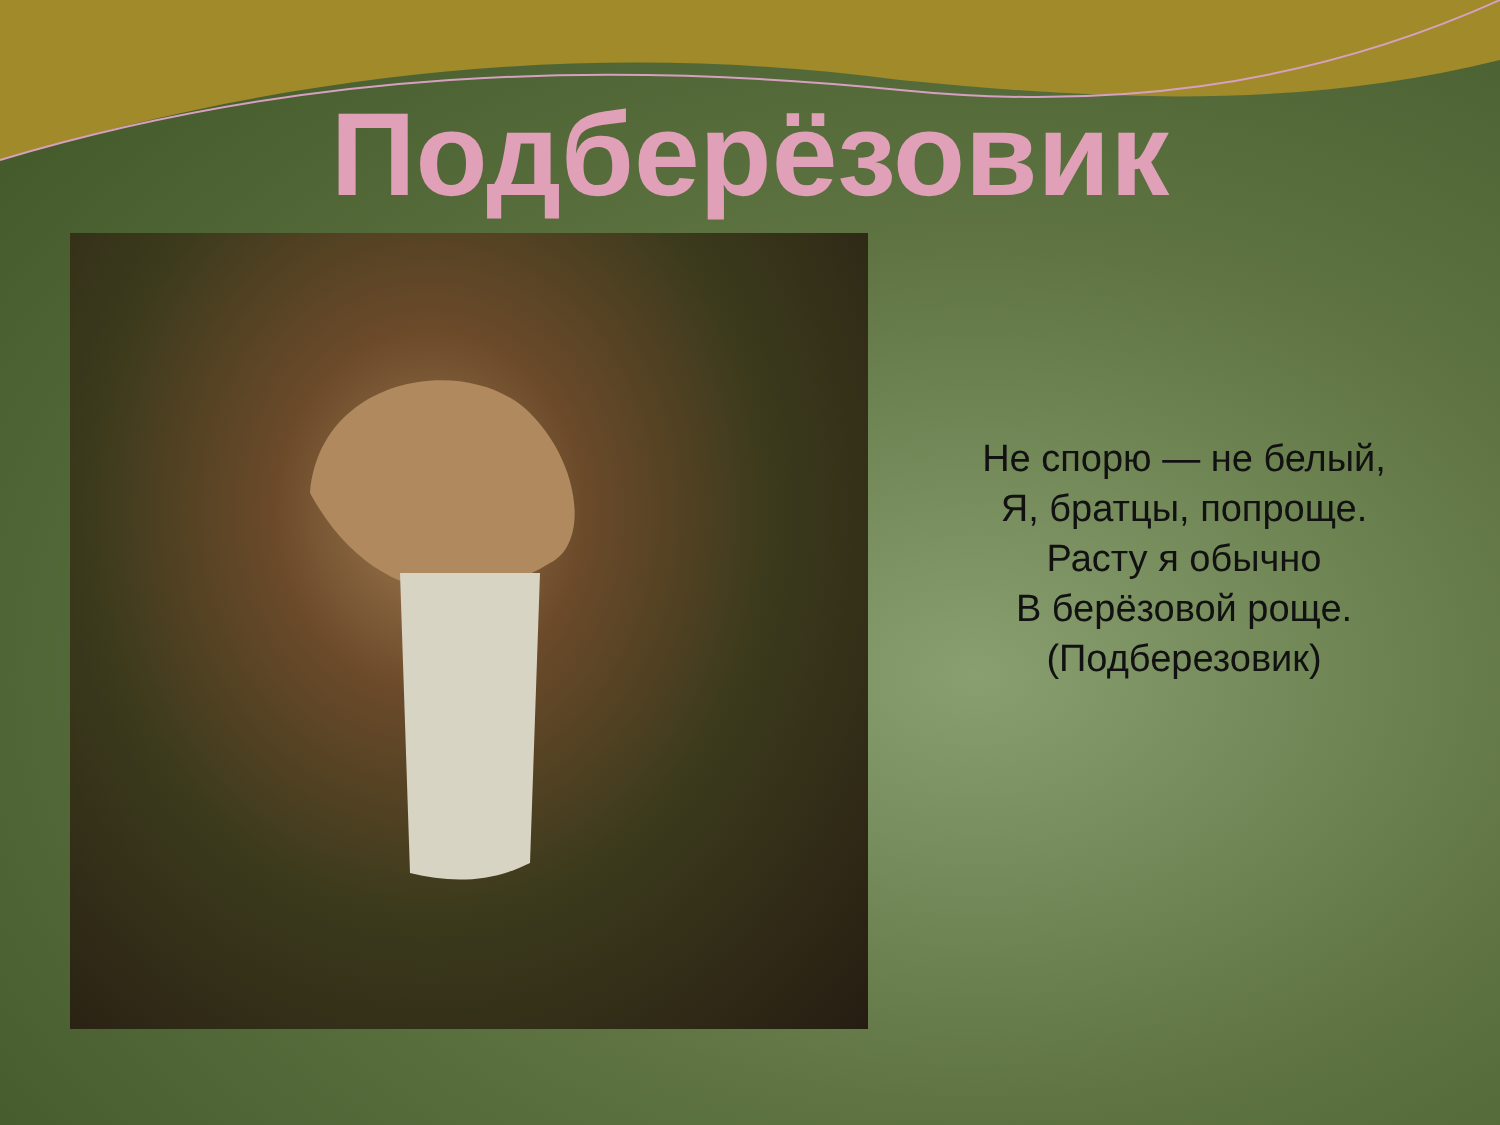Подберёзовик
Не спорю — не белый,
Я, братцы, попроще.
Расту я обычно
В берёзовой роще.
(Подберезовик)